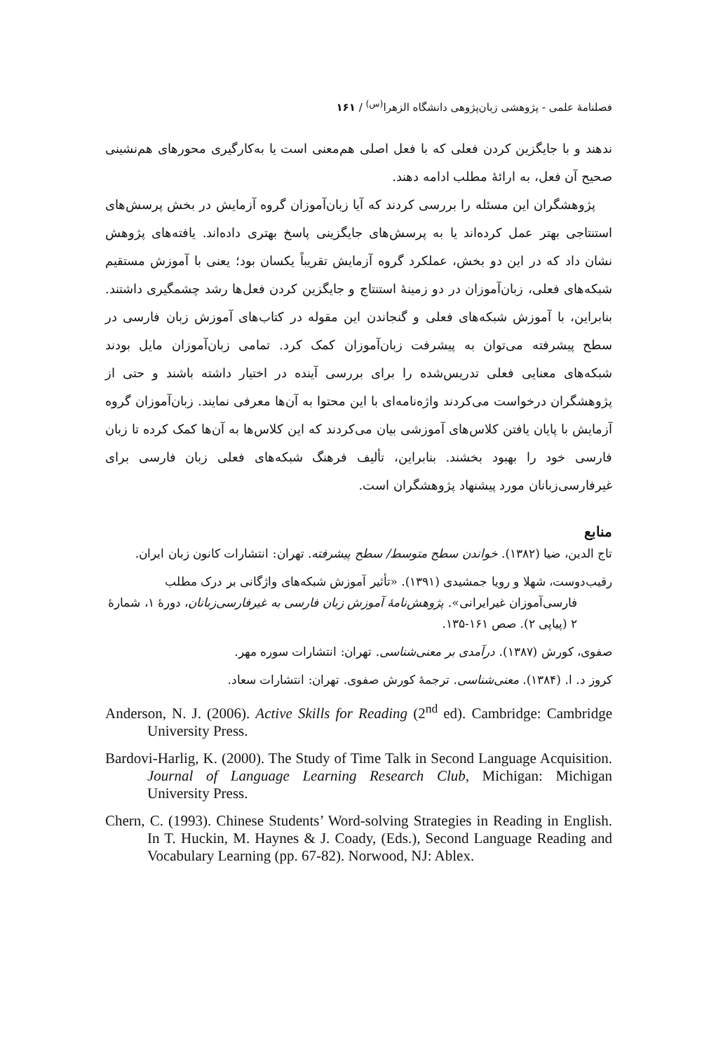فصلنامهٔ علمی - پژوهشی زبان‌پژوهی دانشگاه الزهرا<sup>(س)</sup> / ۱۶۱
ندهند و با جایگزین کردن فعلی که با فعل اصلی هم‌معنی است یا به‌کارگیری محورهای هم‌نشینی صحیح آن فعل، به ارائهٔ مطلب ادامه دهند.
پژوهشگران این مسئله را بررسی کردند که آیا زبان‌آموزان گروه آزمایش در بخش پرسش‌های استنتاجی بهتر عمل کرده‌اند یا به پرسش‌های جایگزینی پاسخ بهتری داده‌اند. یافته‌های پژوهش نشان داد که در این دو بخش، عملکرد گروه آزمایش تقریباً یکسان بود؛ یعنی با آموزش مستقیم شبکه‌های فعلی، زبان‌آموزان در دو زمینهٔ استنتاج و جایگزین کردن فعل‌ها رشد چشمگیری داشتند. بنابراین، با آموزش شبکه‌های فعلی و گنجاندن این مقوله در کتاب‌های آموزش زبان فارسی در سطح پیشرفته می‌توان به پیشرفت زبان‌آموزان کمک کرد. تمامی زبان‌آموزان مایل بودند شبکه‌های معنایی فعلی تدریس‌شده را برای بررسی آینده در اختیار داشته باشند و حتی از پژوهشگران درخواست می‌کردند واژه‌نامه‌ای با این محتوا به آن‌ها معرفی نمایند. زبان‌آموزان گروه آزمایش با پایان یافتن کلاس‌های آموزشی بیان می‌کردند که این کلاس‌ها به آن‌ها کمک کرده تا زبان فارسی خود را بهبود بخشند. بنابراین، تألیف فرهنگ شبکه‌های فعلی زبان فارسی برای غیرفارسی‌زبانان مورد پیشنهاد پژوهشگران است.
منابع
تاج الدین، ضیا (۱۳۸۲). خواندن سطح متوسط/ سطح پیشرفته. تهران: انتشارات کانون زبان ایران.
رقیب‌دوست، شهلا و رویا جمشیدی (۱۳۹۱). «تأثیر آموزش شبکه‌های واژگانی بر درک مطلب فارسی‌آموزان غیرایرانی». پژوهش‌نامهٔ آموزش زبان فارسی به غیرفارسی‌زبانان، دورهٔ ۱، شمارهٔ ۲ (پیاپی ۲). صص ۱۶۱-۱۳۵.
صفوی، کورش (۱۳۸۷). درآمدی بر معنی‌شناسی. تهران: انتشارات سوره مهر.
کروز د. ا. (۱۳۸۴). معنی‌شناسی. ترجمهٔ کورش صفوی. تهران: انتشارات سعاد.
Anderson, N. J. (2006). Active Skills for Reading (2<sup>nd</sup> ed). Cambridge: Cambridge University Press.
Bardovi-Harlig, K. (2000). The Study of Time Talk in Second Language Acquisition. Journal of Language Learning Research Club, Michigan: Michigan University Press.
Chern, C. (1993). Chinese Students’ Word-solving Strategies in Reading in English. In T. Huckin, M. Haynes & J. Coady, (Eds.), Second Language Reading and Vocabulary Learning (pp. 67-82). Norwood, NJ: Ablex.